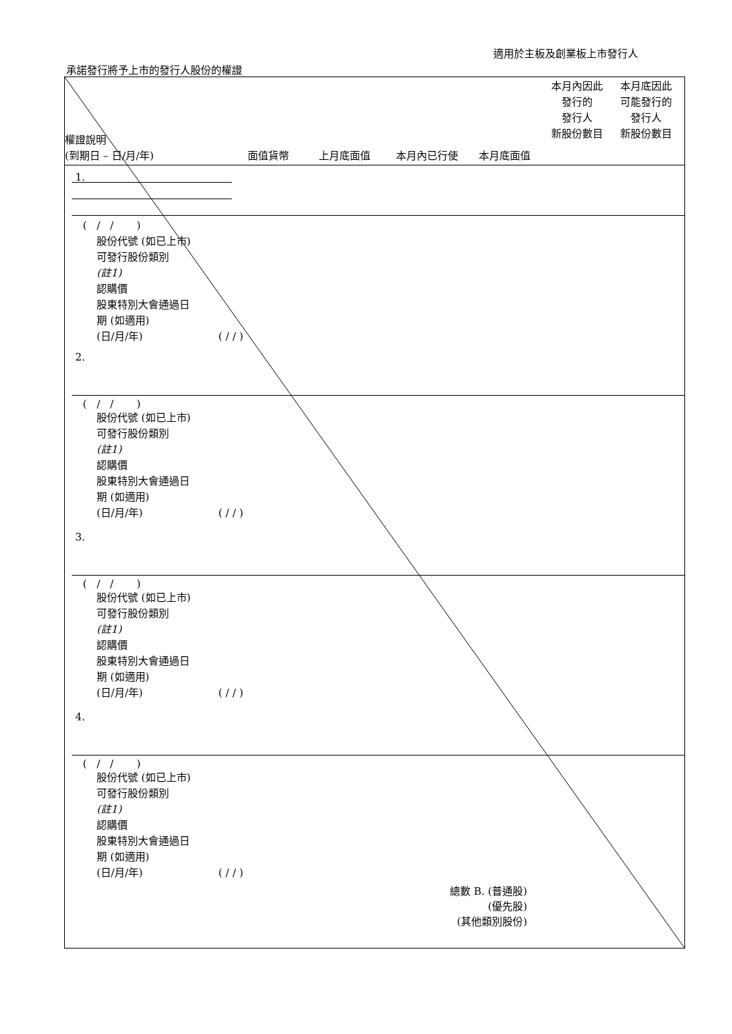適用於主板及創業板上市發行人
承諾發行將予上市的發行人股份的權證
權證說明
(到期日 – 日/月/年)
面值貨幣 上月底面值 本月內已行使 本月底面值
本月內因此
發行的
發行人
新股份數目
本月底因此
可能發行的
發行人
新股份數目
1.
2.
3.
4.
總數 B. (普通股)
(優先股)
(其他類別股份)
( / / )
股份代號 (如已上市)
可發行股份類別
(註1)
認購價
股東特別大會通過日
期 (如適用)
(日/月/年) ( / / )
( / / )
股份代號 (如已上市)
可發行股份類別
(註1)
認購價
股東特別大會通過日
期 (如適用)
(日/月/年) ( / / )
( / / )
股份代號 (如已上市)
可發行股份類別
(註1)
認購價
股東特別大會通過日
期 (如適用)
(日/月/年) ( / / )
( / / )
股份代號 (如已上市)
可發行股份類別
(註1)
認購價
股東特別大會通過日
期 (如適用)
(日/月/年) ( / / )